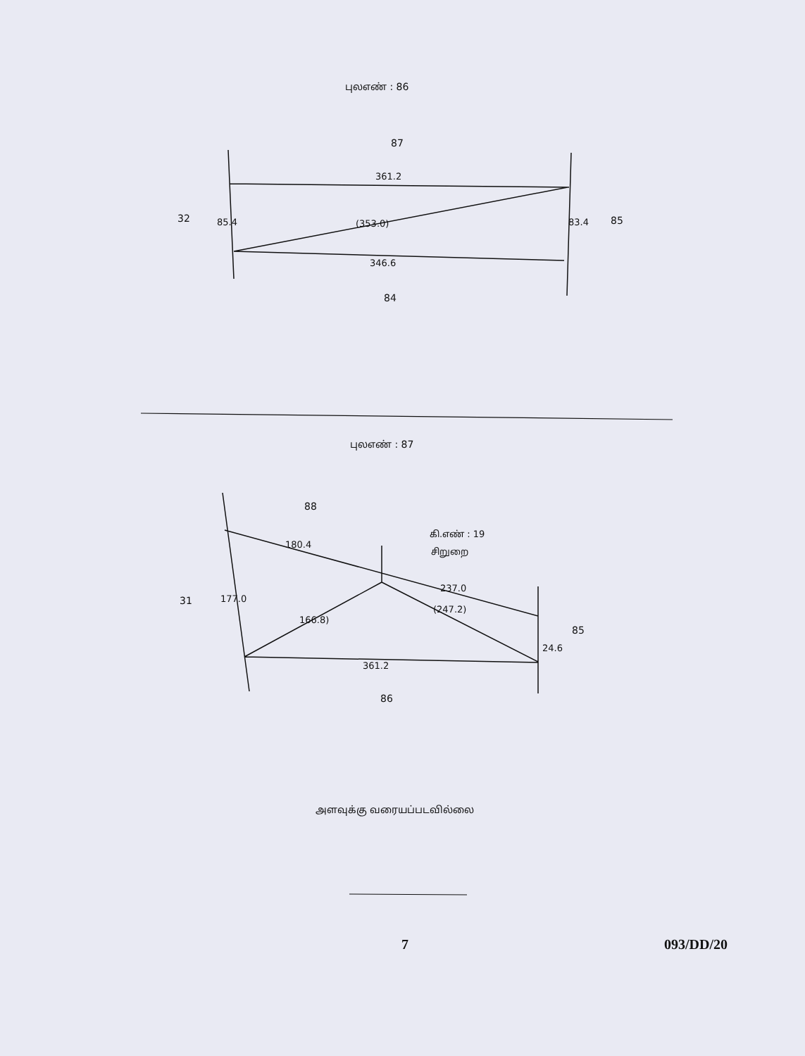புலஎண் : 86
87
361.2
32
85.4
(353.0)
83.4
85
346.6
84
புலஎண் : 87
88
கி.எண் : 19
சிறுறை
180.4
177.0
31
237.0
166.8)
(247.2)
24.6
85
361.2
86
அளவுக்கு வரையப்படவில்லை
7 093/DD/20